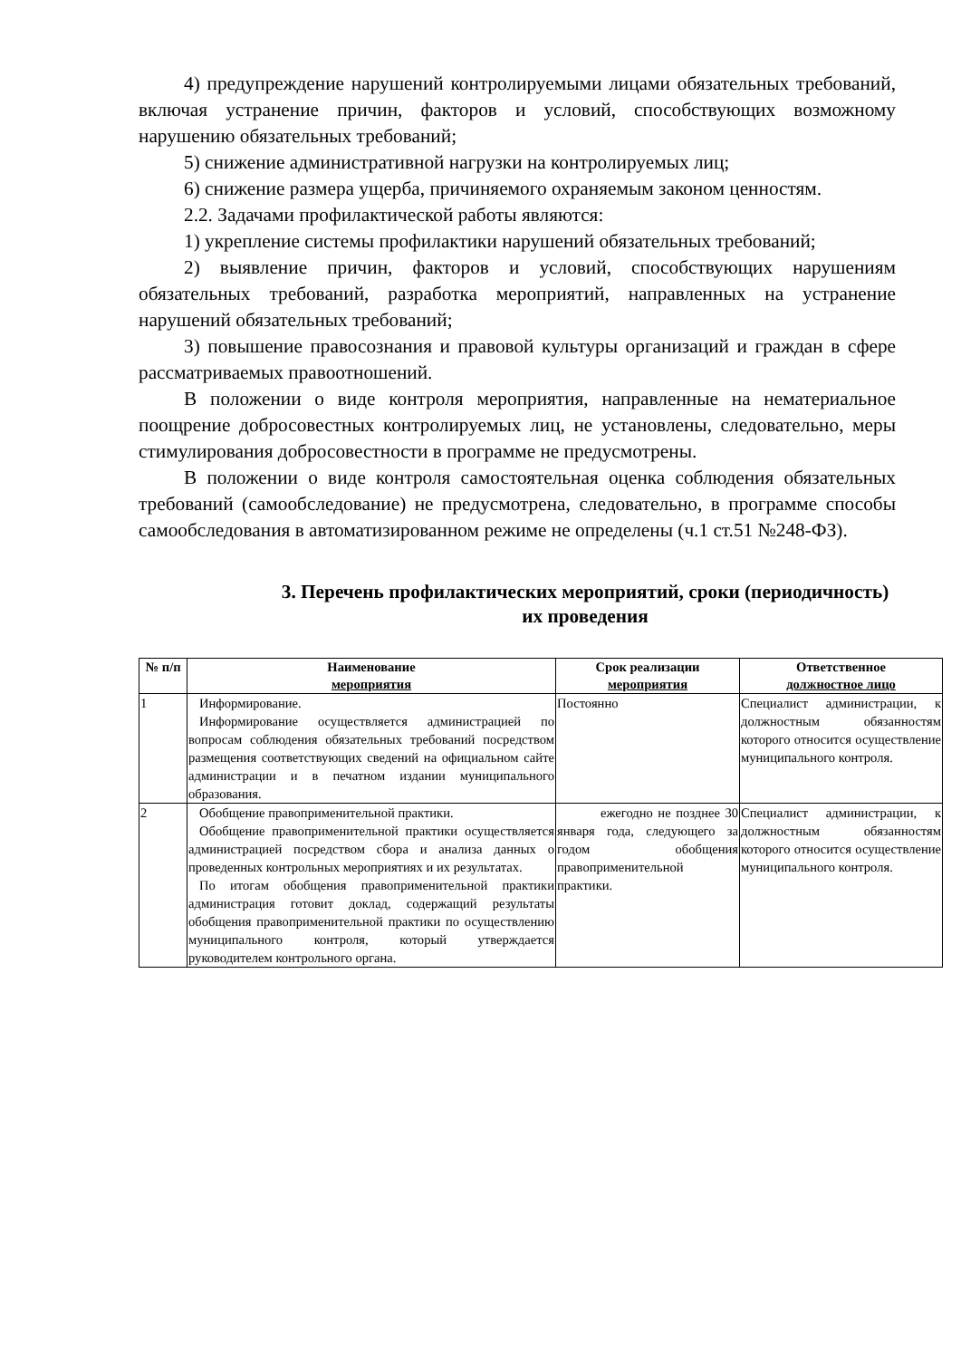4) предупреждение нарушений контролируемыми лицами обязательных требований, включая устранение причин, факторов и условий, способствующих возможному нарушению обязательных требований;
5) снижение административной нагрузки на контролируемых лиц;
6) снижение размера ущерба, причиняемого охраняемым законом ценностям.
2.2. Задачами профилактической работы являются:
1) укрепление системы профилактики нарушений обязательных требований;
2) выявление причин, факторов и условий, способствующих нарушениям обязательных требований, разработка мероприятий, направленных на устранение нарушений обязательных требований;
3) повышение правосознания и правовой культуры организаций и граждан в сфере рассматриваемых правоотношений.
В положении о виде контроля мероприятия, направленные на нематериальное поощрение добросовестных контролируемых лиц, не установлены, следовательно, меры стимулирования добросовестности в программе не предусмотрены.
В положении о виде контроля самостоятельная оценка соблюдения обязательных требований (самообследование) не предусмотрена, следовательно, в программе способы самообследования в автоматизированном режиме не определены (ч.1 ст.51 №248-ФЗ).
3. Перечень профилактических мероприятий, сроки (периодичность) их проведения
| № п/п | Наименование мероприятия | Срок реализации мероприятия | Ответственное должностное лицо |
| --- | --- | --- | --- |
| 1 | Информирование. Информирование осуществляется администрацией по вопросам соблюдения обязательных требований посредством размещения соответствующих сведений на официальном сайте администрации и в печатном издании муниципального образования. | Постоянно | Специалист администрации, к должностным обязанностям которого относится осуществление муниципального контроля. |
| 2 | Обобщение правоприменительной практики. Обобщение правоприменительной практики осуществляется администрацией посредством сбора и анализа данных о проведенных контрольных мероприятиях и их результатах. По итогам обобщения правоприменительной практики администрация готовит доклад, содержащий результаты обобщения правоприменительной практики по осуществлению муниципального контроля, который утверждается руководителем контрольного органа. | ежегодно не позднее 30 января года, следующего за годом обобщения правоприменительной практики. | Специалист администрации, к должностным обязанностям которого относится осуществление муниципального контроля. |